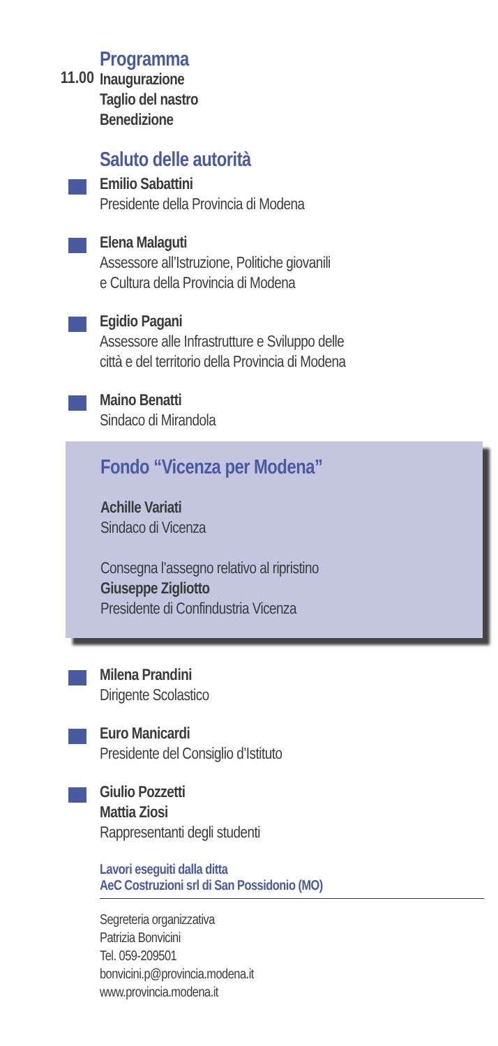Programma
11.00
Inaugurazione
Taglio del nastro
Benedizione
Saluto delle autorità
Emilio Sabattini
Presidente della Provincia di Modena
Elena Malaguti
Assessore all’Istruzione, Politiche giovanili
e Cultura della Provincia di Modena
Egidio Pagani
Assessore alle Infrastrutture e Sviluppo delle
città e del territorio della Provincia di Modena
Maino Benatti
Sindaco di Mirandola
Fondo “Vicenza per Modena”
Achille Variati
Sindaco di Vicenza
Consegna l’assegno relativo al ripristino
Giuseppe Zigliotto
Presidente di Confindustria Vicenza
Milena Prandini
Dirigente Scolastico
Euro Manicardi
Presidente del Consiglio d’Istituto
Giulio Pozzetti
Mattia Ziosi
Rappresentanti degli studenti
Lavori eseguiti dalla ditta
AeC Costruzioni srl di San Possidonio (MO)
Segreteria organizzativa
Patrizia Bonvicini
Tel. 059-209501
bonvicini.p@provincia.modena.it
www.provincia.modena.it